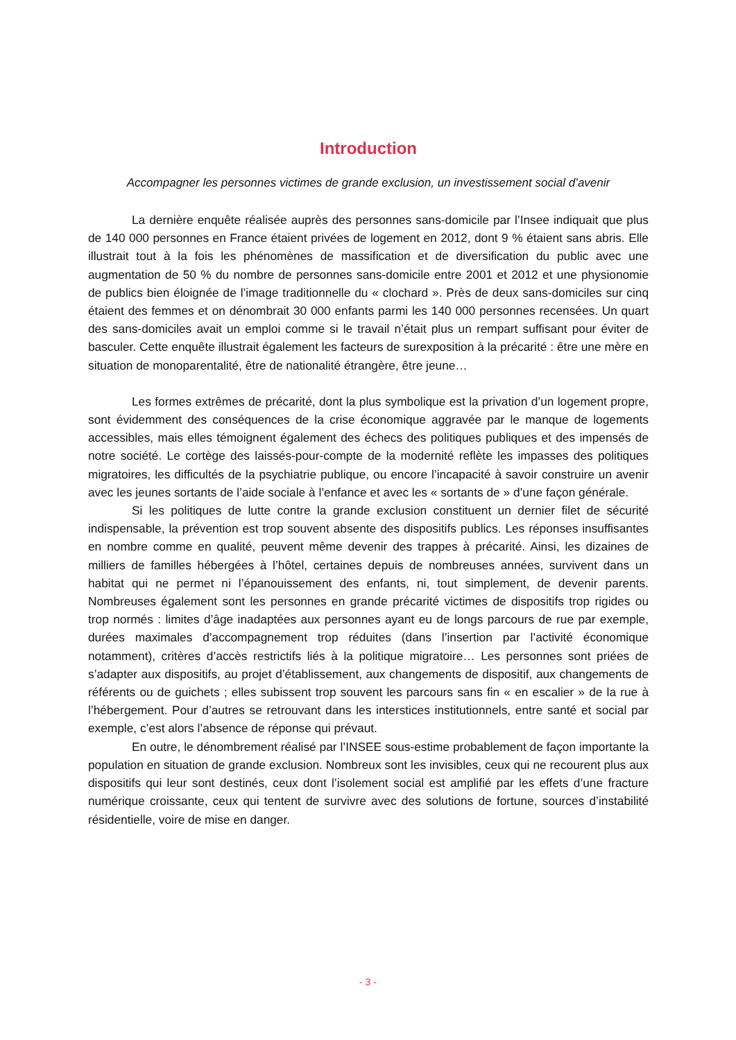Introduction
Accompagner les personnes victimes de grande exclusion, un investissement social d’avenir
La dernière enquête réalisée auprès des personnes sans-domicile par l’Insee indiquait que plus de 140 000 personnes en France étaient privées de logement en 2012, dont 9 % étaient sans abris. Elle illustrait tout à la fois les phénomènes de massification et de diversification du public avec une augmentation de 50 % du nombre de personnes sans-domicile entre 2001 et 2012 et une physionomie de publics bien éloignée de l’image traditionnelle du « clochard ». Près de deux sans-domiciles sur cinq étaient des femmes et on dénombrait 30 000 enfants parmi les 140 000 personnes recensées. Un quart des sans-domiciles avait un emploi comme si le travail n’était plus un rempart suffisant pour éviter de basculer. Cette enquête illustrait également les facteurs de surexposition à la précarité : être une mère en situation de monoparentalité, être de nationalité étrangère, être jeune…
Les formes extrêmes de précarité, dont la plus symbolique est la privation d’un logement propre, sont évidemment des conséquences de la crise économique aggravée par le manque de logements accessibles, mais elles témoignent également des échecs des politiques publiques et des impensés de notre société. Le cortège des laissés-pour-compte de la modernité reflète les impasses des politiques migratoires, les difficultés de la psychiatrie publique, ou encore l’incapacité à savoir construire un avenir avec les jeunes sortants de l’aide sociale à l’enfance et avec les « sortants de » d’une façon générale.
Si les politiques de lutte contre la grande exclusion constituent un dernier filet de sécurité indispensable, la prévention est trop souvent absente des dispositifs publics. Les réponses insuffisantes en nombre comme en qualité, peuvent même devenir des trappes à précarité. Ainsi, les dizaines de milliers de familles hébergées à l’hôtel, certaines depuis de nombreuses années, survivent dans un habitat qui ne permet ni l’épanouissement des enfants, ni, tout simplement, de devenir parents. Nombreuses également sont les personnes en grande précarité victimes de dispositifs trop rigides ou trop normés : limites d’âge inadaptées aux personnes ayant eu de longs parcours de rue par exemple, durées maximales d’accompagnement trop réduites (dans l’insertion par l’activité économique notamment), critères d’accès restrictifs liés à la politique migratoire… Les personnes sont priées de s’adapter aux dispositifs, au projet d’établissement, aux changements de dispositif, aux changements de référents ou de guichets ; elles subissent trop souvent les parcours sans fin « en escalier » de la rue à l’hébergement. Pour d’autres se retrouvant dans les interstices institutionnels, entre santé et social par exemple, c’est alors l’absence de réponse qui prévaut.
En outre, le dénombrement réalisé par l’INSEE sous-estime probablement de façon importante la population en situation de grande exclusion. Nombreux sont les invisibles, ceux qui ne recourent plus aux dispositifs qui leur sont destinés, ceux dont l’isolement social est amplifié par les effets d’une fracture numérique croissante, ceux qui tentent de survivre avec des solutions de fortune, sources d’instabilité résidentielle, voire de mise en danger.
- 3 -